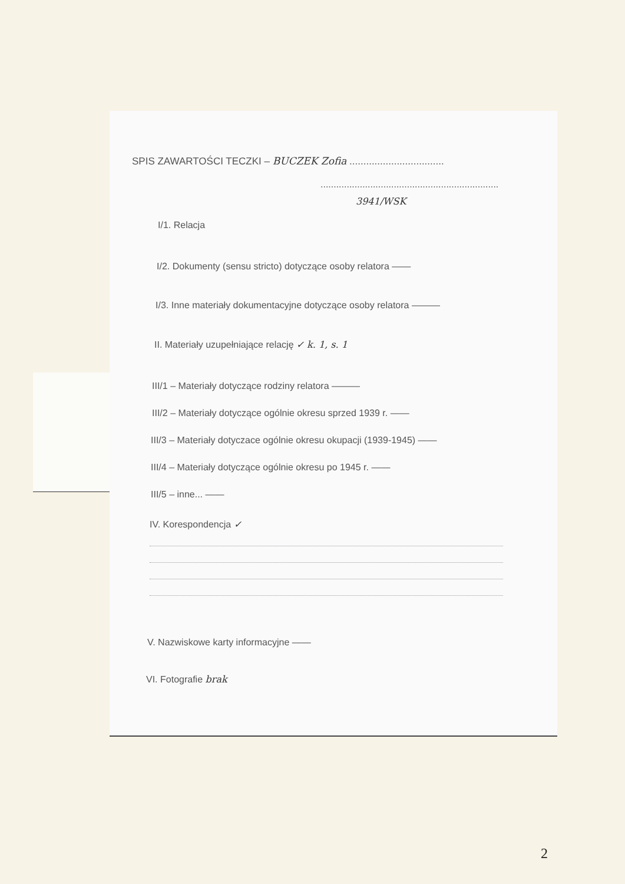SPIS ZAWARTOŚCI TECZKI – BUCZEK Zofia ..................................
....................................................................
3941/WSK
I/1. Relacja
I/2. Dokumenty (sensu stricto) dotyczące osoby relatora ——
I/3. Inne materiały dokumentacyjne dotyczące osoby relatora ———
II. Materiały uzupełniające relację ✓ k. 1, s. 1
III/1 – Materiały dotyczące rodziny relatora ———
III/2 – Materiały dotyczące ogólnie okresu sprzed 1939 r. ——
III/3 – Materiały dotyczace ogólnie okresu okupacji (1939-1945) ——
III/4 – Materiały dotyczące ogólnie okresu po 1945 r. ——
III/5 – inne... ——
IV. Korespondencja ✓
V. Nazwiskowe karty informacyjne ——
VI. Fotografie brak
2